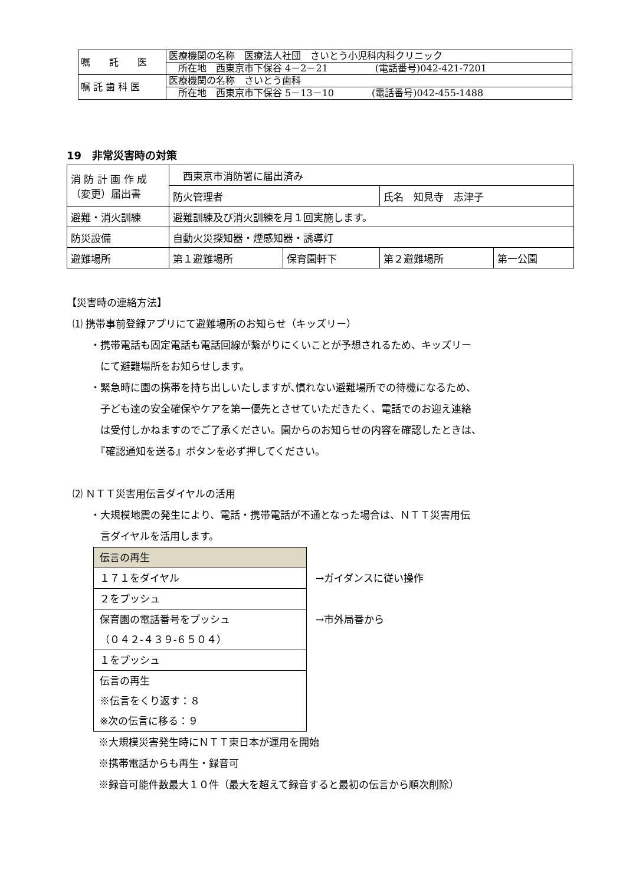| 嘱 託 医 | 医療機関の名称 医療法人社団 さいとう小児科内科クリニック |
| | 所在地 西東京市下保谷 4－2－21 (電話番号)042-421-7201 |
| 嘱 託 歯 科 医 | 医療機関の名称 さいとう歯科 |
| | 所在地 西東京市下保谷 5－13－10 (電話番号)042-455-1488 |
19　非常災害時の対策
| 消 防 計 画 作 成 （変更）届出書 | 西東京市消防署に届出済み | | | |
| | 防火管理者 | | 氏名 知見寺 志津子 | |
| 避難・消火訓練 | 避難訓練及び消火訓練を月１回実施します。 | | | |
| 防災設備 | 自動火災探知器・煙感知器・誘導灯 | | | |
| 避難場所 | 第１避難場所 | 保育園軒下 | 第２避難場所 | 第一公園 |
【災害時の連絡方法】
⑴ 携帯事前登録アプリにて避難場所のお知らせ（キッズリー）
・携帯電話も固定電話も電話回線が繋がりにくいことが予想されるため、キッズリー
　にて避難場所をお知らせします。
・緊急時に園の携帯を持ち出しいたしますが､慣れない避難場所での待機になるため、
　子ども達の安全確保やケアを第一優先とさせていただきたく、電話でのお迎え連絡
　は受付しかねますのでご了承ください。園からのお知らせの内容を確認したときは、
　『確認通知を送る』ボタンを必ず押してください。
⑵ ＮＴＴ災害用伝言ダイヤルの活用
・大規模地震の発生により、電話・携帯電話が不通となった場合は、ＮＴＴ災害用伝
　言ダイヤルを活用します。
| 伝言の再生 |
| １７１をダイヤル |
| ２をプッシュ |
| 保育園の電話番号をプッシュ （０４２-４３９-６５０４） |
| １をプッシュ |
| 伝言の再生 ※伝言をくり返す：８ ※次の伝言に移る：９ |
→ガイダンスに従い操作
→市外局番から
※大規模災害発生時にＮＴＴ東日本が運用を開始
※携帯電話からも再生・録音可
※録音可能件数最大１０件（最大を超えて録音すると最初の伝言から順次削除）